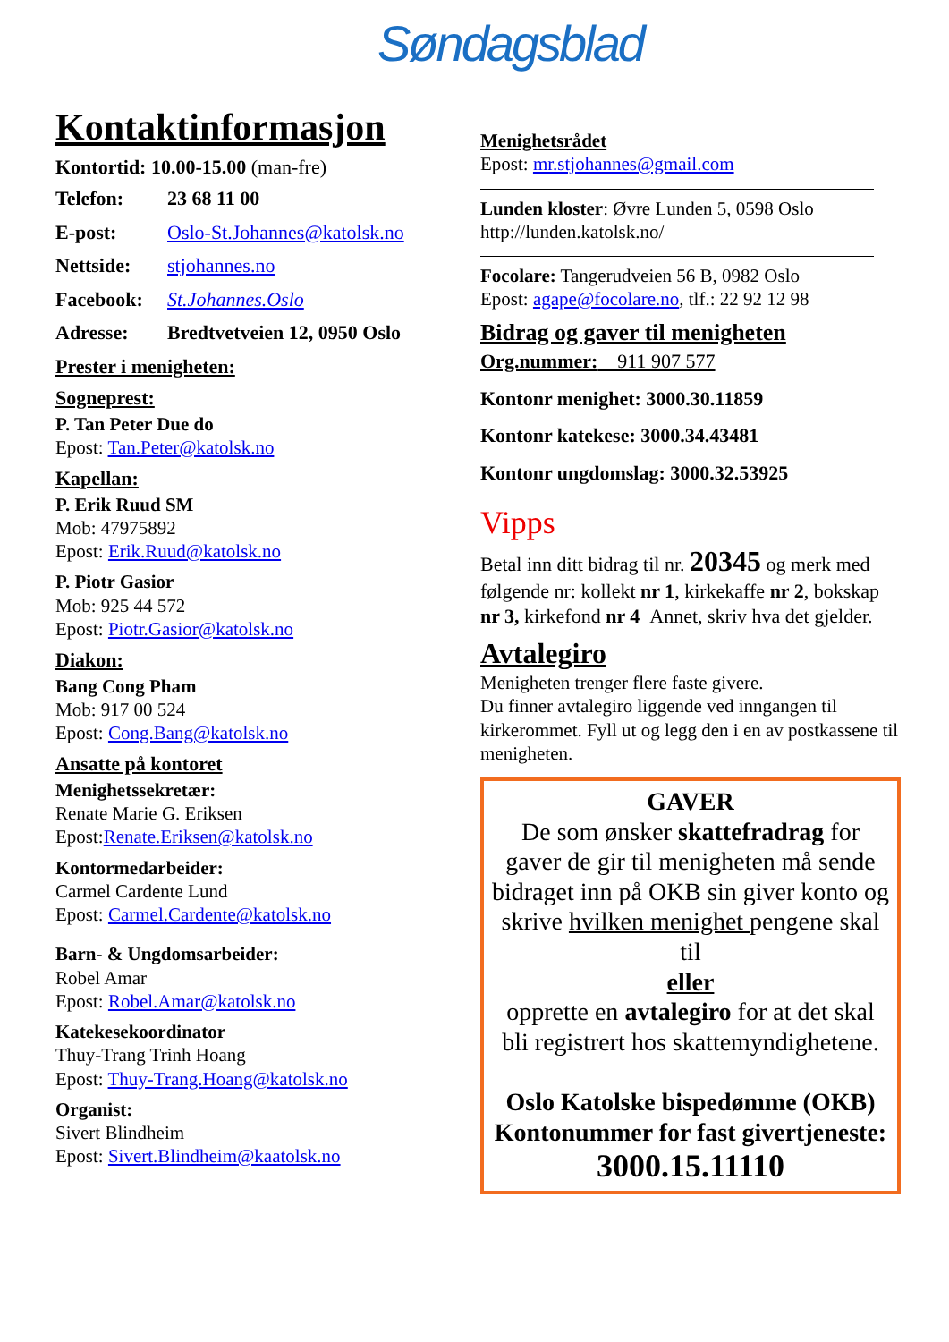Søndagsblad
Kontaktinformasjon
Kontortid: 10.00-15.00 (man-fre)
Telefon: 23 68 11 00
E-post: Oslo-St.Johannes@katolsk.no
Nettside: stjohannes.no
Facebook: St.Johannes.Oslo
Adresse: Bredtvetveien 12, 0950 Oslo
Prester i menigheten:
Sogneprest:
P. Tan Peter Due do
Epost: Tan.Peter@katolsk.no
Kapellan:
P. Erik Ruud SM
Mob: 47975892
Epost: Erik.Ruud@katolsk.no
P. Piotr Gasior
Mob: 925 44 572
Epost: Piotr.Gasior@katolsk.no
Diakon:
Bang Cong Pham
Mob: 917 00 524
Epost: Cong.Bang@katolsk.no
Ansatte på kontoret
Menighetssekretær:
Renate Marie G. Eriksen
Epost:Renate.Eriksen@katolsk.no
Kontormedarbeider:
Carmel Cardente Lund
Epost: Carmel.Cardente@katolsk.no
Barn- & Ungdomsarbeider:
Robel Amar
Epost: Robel.Amar@katolsk.no
Katekesekoordinator
Thuy-Trang Trinh Hoang
Epost: Thuy-Trang.Hoang@katolsk.no
Organist:
Sivert Blindheim
Epost: Sivert.Blindheim@kaatolsk.no
Menighetsrådet
Epost: mr.stjohannes@gmail.com
Lunden kloster: Øvre Lunden 5, 0598 Oslo
http://lunden.katolsk.no/
Focolare: Tangerudveien 56 B, 0982 Oslo
Epost: agape@focolare.no, tlf.: 22 92 12 98
Bidrag og gaver til menigheten
Org.nummer: 911 907 577
Kontonr menighet: 3000.30.11859
Kontonr katekese: 3000.34.43481
Kontonr ungdomslag: 3000.32.53925
Vipps
Betal inn ditt bidrag til nr. 20345 og merk med følgende nr: kollekt nr 1, kirkekaffe nr 2, bokskap nr 3, kirkefond nr 4 Annet, skriv hva det gjelder.
Avtalegiro
Menigheten trenger flere faste givere.
Du finner avtalegiro liggende ved inngangen til kirkerommet. Fyll ut og legg den i en av postkassene til menigheten.
GAVER
De som ønsker skattefradrag for gaver de gir til menigheten må sende bidraget inn på OKB sin giver konto og skrive hvilken menighet pengene skal til
eller
opprette en avtalegiro for at det skal bli registrert hos skattemyndighetene.
Oslo Katolske bispedømme (OKB)
Kontonummer for fast givertjeneste:
3000.15.11110